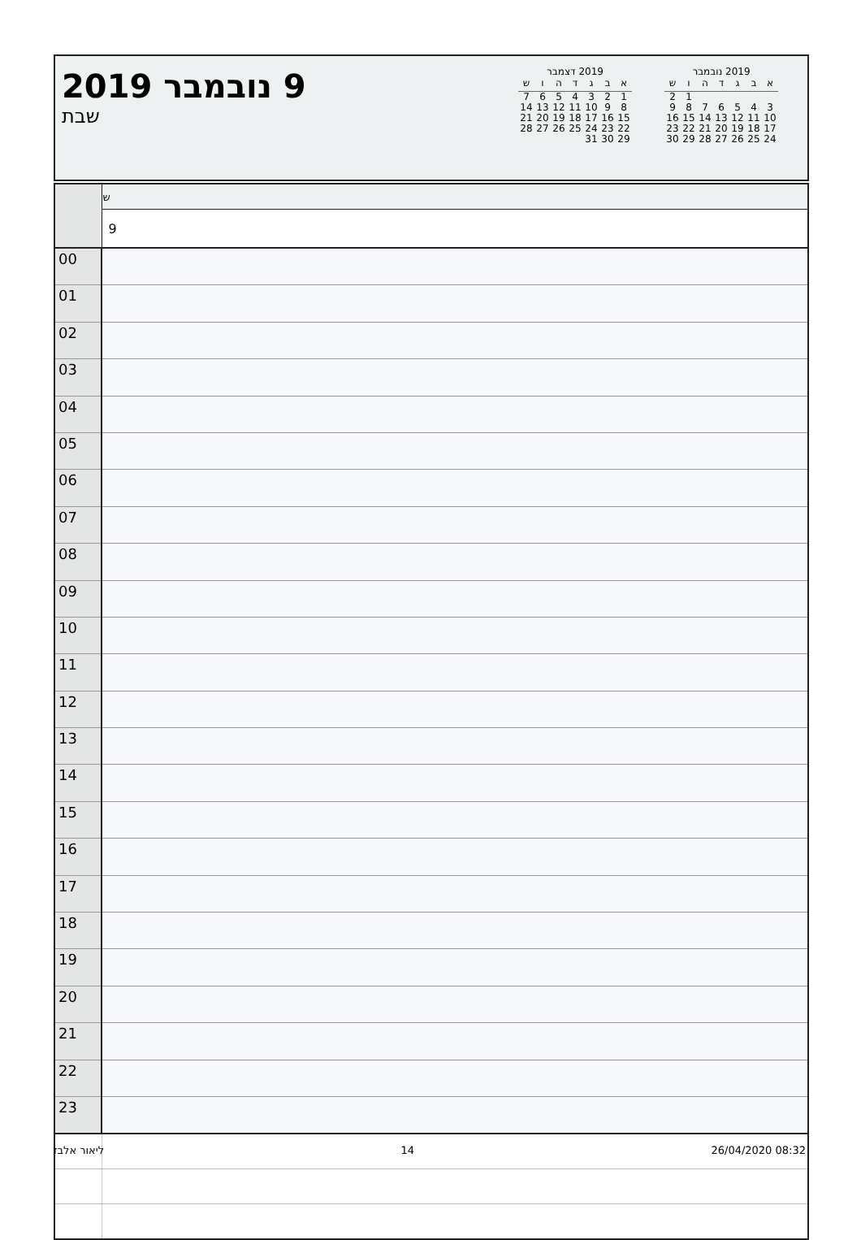9 נובמבר 2019
שבת
| 2019 דצמבר | | | | | | |
| --- | --- | --- | --- | --- | --- | --- |
| א | ב | ג | ד | ה | ו | ש |
| 1 | 2 | 3 | 4 | 5 | 6 | 7 |
| 8 | 9 | 10 | 11 | 12 | 13 | 14 |
| 15 | 16 | 17 | 18 | 19 | 20 | 21 |
| 22 | 23 | 24 | 25 | 26 | 27 | 28 |
| 29 | 30 | 31 | | | | |
| 2019 נובמבר | | | | | | |
| --- | --- | --- | --- | --- | --- | --- |
| א | ב | ג | ד | ה | ו | ש |
| | | | | | 1 | 2 |
| 3 | 4 | 5 | 6 | 7 | 8 | 9 |
| 10 | 11 | 12 | 13 | 14 | 15 | 16 |
| 17 | 18 | 19 | 20 | 21 | 22 | 23 |
| 24 | 25 | 26 | 27 | 28 | 29 | 30 |
| | ש |
| | 9 |
| 00 | |
| 01 | |
| 02 | |
| 03 | |
| 04 | |
| 05 | |
| 06 | |
| 07 | |
| 08 | |
| 09 | |
| 10 | |
| 11 | |
| 12 | |
| 13 | |
| 14 | |
| 15 | |
| 16 | |
| 17 | |
| 18 | |
| 19 | |
| 20 | |
| 21 | |
| 22 | |
| 23 | |
ליאור אלבז 14 26/04/2020 08:32